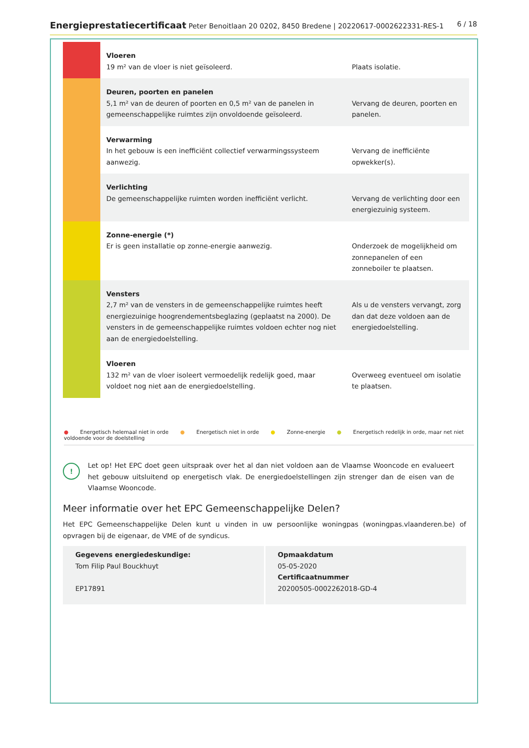Energieprestatiecertificaat Peter Benoitlaan 20 0202, 8450 Bredene | 20220617-0002622331-RES-1
6 / 18
| | Vloeren 19 m² van de vloer is niet geïsoleerd. | Plaats isolatie. |
| | Deuren, poorten en panelen 5,1 m² van de deuren of poorten en 0,5 m² van de panelen in gemeenschappelijke ruimtes zijn onvoldoende geïsoleerd. | Vervang de deuren, poorten en panelen. |
| | Verwarming In het gebouw is een inefficiënt collectief verwarmingssysteem aanwezig. | Vervang de inefficiënte opwekker(s). |
| | Verlichting De gemeenschappelijke ruimten worden inefficiënt verlicht. | Vervang de verlichting door een energiezuinig systeem. |
| | Zonne-energie (*) Er is geen installatie op zonne-energie aanwezig. | Onderzoek de mogelijkheid om zonnepanelen of een zonneboiler te plaatsen. |
| | Vensters 2,7 m² van de vensters in de gemeenschappelijke ruimtes heeft energiezuinige hoogrendementsbeglazing (geplaatst na 2000). De vensters in de gemeenschappelijke ruimtes voldoen echter nog niet aan de energiedoelstelling. | Als u de vensters vervangt, zorg dan dat deze voldoen aan de energiedoelstelling. |
| | Vloeren 132 m² van de vloer isoleert vermoedelijk redelijk goed, maar voldoet nog niet aan de energiedoelstelling. | Overweeg eventueel om isolatie te plaatsen. |
● Energetisch helemaal niet in orde ● Energetisch niet in orde ● Zonne-energie ● Energetisch redelijk in orde, maar net niet voldoende voor de doelstelling
!
Let op! Het EPC doet geen uitspraak over het al dan niet voldoen aan de Vlaamse Wooncode en evalueert het gebouw uitsluitend op energetisch vlak. De energiedoelstellingen zijn strenger dan de eisen van de Vlaamse Wooncode.
Meer informatie over het EPC Gemeenschappelijke Delen?
Het EPC Gemeenschappelijke Delen kunt u vinden in uw persoonlijke woningpas (woningpas.vlaanderen.be) of opvragen bij de eigenaar, de VME of de syndicus.
Gegevens energiedeskundige:
Tom Filip Paul Bouckhuyt
EP17891
Opmaakdatum
05-05-2020
Certificaatnummer
20200505-0002262018-GD-4